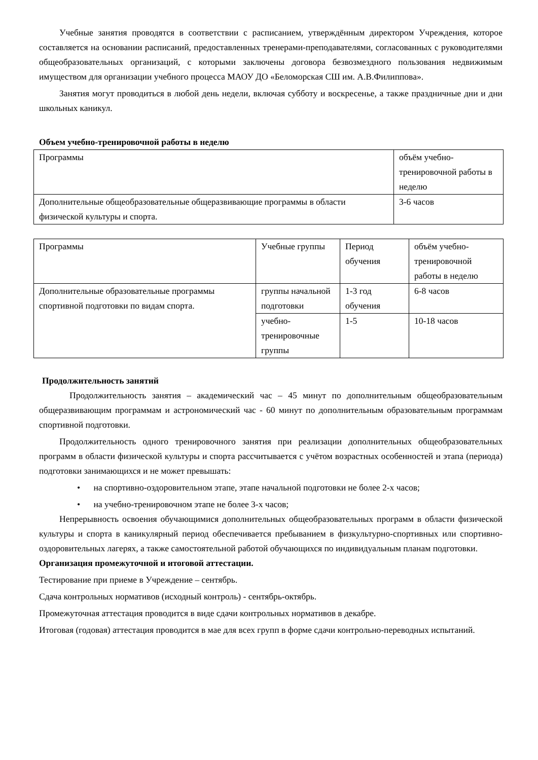Учебные занятия проводятся в соответствии с расписанием, утверждённым директором Учреждения, которое составляется на основании расписаний, предоставленных тренерами-преподавателями, согласованных с руководителями общеобразовательных организаций, с которыми заключены договора безвозмездного пользования недвижимым имуществом для организации учебного процесса МАОУ ДО «Беломорская СШ им. А.В.Филиппова».
Занятия могут проводиться в любой день недели, включая субботу и воскресенье, а также праздничные дни и дни школьных каникул.
Объем учебно-тренировочной работы в неделю
| Программы | объём учебно-тренировочной работы в неделю |
| Дополнительные общеобразовательные общеразвивающие программы в области физической культуры и спорта. | 3-6 часов |
| Программы | Учебные группы | Период обучения | объём учебно-тренировочной работы в неделю |
| Дополнительные образовательные программы спортивной подготовки по видам спорта. | группы начальной подготовки | 1-3 год обучения | 6-8 часов |
| | учебно-тренировочные группы | 1-5 | 10-18 часов |
Продолжительность занятий
Продолжительность занятия – академический час – 45 минут по дополнительным общеобразовательным общеразвивающим программам и астрономический час - 60 минут по дополнительным образовательным программам спортивной подготовки.
Продолжительность одного тренировочного занятия при реализации дополнительных общеобразовательных программ в области физической культуры и спорта рассчитывается с учётом возрастных особенностей и этапа (периода) подготовки занимающихся и не может превышать:
• на спортивно-оздоровительном этапе, этапе начальной подготовки не более 2-х часов;
• на учебно-тренировочном этапе не более 3-х часов;
Непрерывность освоения обучающимися дополнительных общеобразовательных программ в области физической культуры и спорта в каникулярный период обеспечивается пребыванием в физкультурно-спортивных или спортивно-оздоровительных лагерях, а также самостоятельной работой обучающихся по индивидуальным планам подготовки.
Организация промежуточной и итоговой аттестации.
Тестирование при приеме в Учреждение – сентябрь.
Сдача контрольных нормативов (исходный контроль) - сентябрь-октябрь.
Промежуточная аттестация проводится в виде сдачи контрольных нормативов в декабре.
Итоговая (годовая) аттестация проводится в мае для всех групп в форме сдачи контрольно-переводных испытаний.